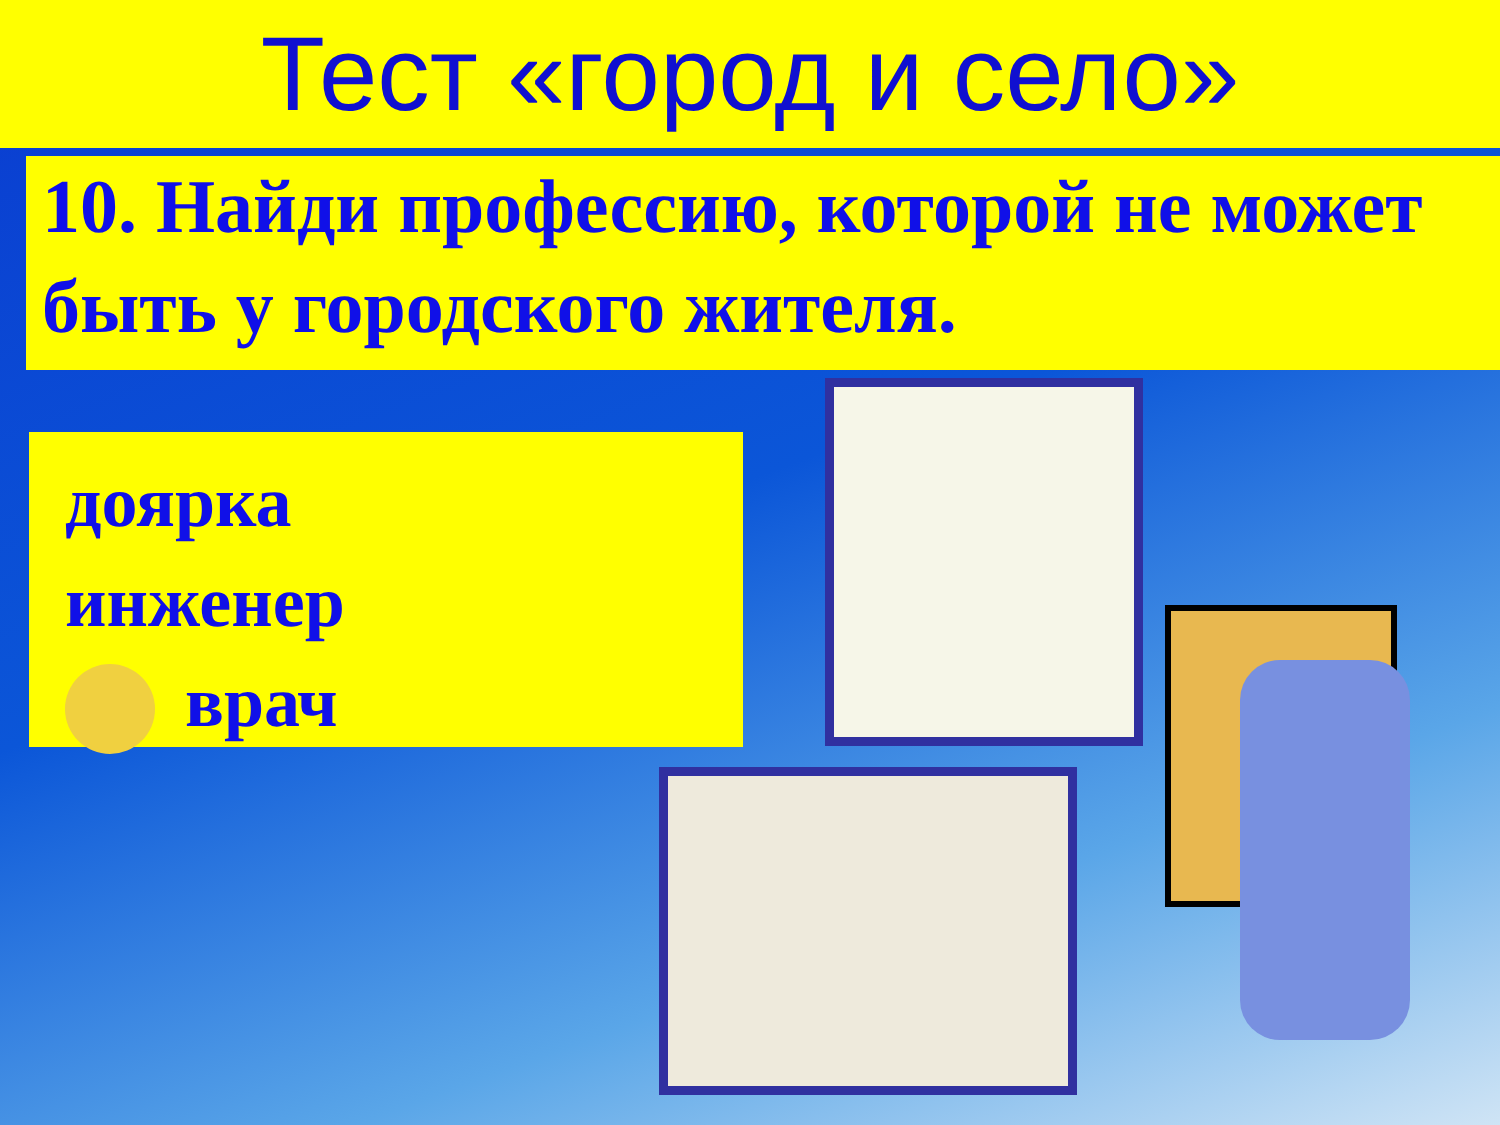Тест «город и село»
10. Найди профессию, которой не может быть у городского жителя.
доярка
инженер
врач